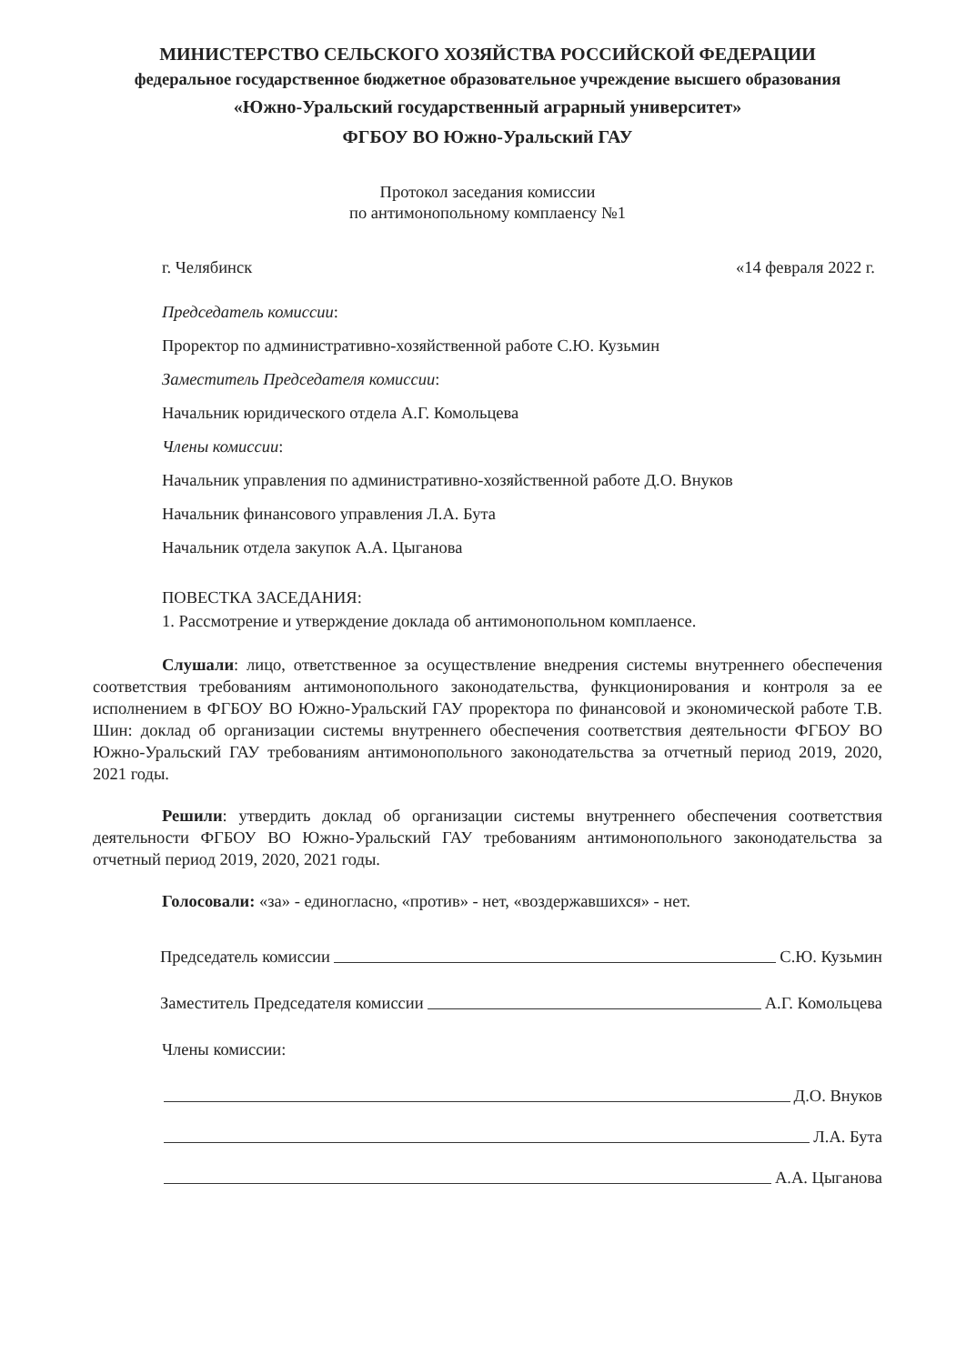МИНИСТЕРСТВО СЕЛЬСКОГО ХОЗЯЙСТВА РОССИЙСКОЙ ФЕДЕРАЦИИ
федеральное государственное бюджетное образовательное учреждение высшего образования
«Южно-Уральский государственный аграрный университет»
ФГБОУ ВО Южно-Уральский ГАУ
Протокол заседания комиссии
по антимонопольному комплаенсу №1
г. Челябинск «14 февраля 2022 г.
Председатель комиссии:
Проректор по административно-хозяйственной работе С.Ю. Кузьмин
Заместитель Председателя комиссии:
Начальник юридического отдела А.Г. Комольцева
Члены комиссии:
Начальник управления по административно-хозяйственной работе Д.О. Внуков
Начальник финансового управления Л.А. Бута
Начальник отдела закупок А.А. Цыганова
ПОВЕСТКА ЗАСЕДАНИЯ:
1. Рассмотрение и утверждение доклада об антимонопольном комплаенсе.
Слушали: лицо, ответственное за осуществление внедрения системы внутреннего обеспечения соответствия требованиям антимонопольного законодательства, функционирования и контроля за ее исполнением в ФГБОУ ВО Южно-Уральский ГАУ проректора по финансовой и экономической работе Т.В. Шин: доклад об организации системы внутреннего обеспечения соответствия деятельности ФГБОУ ВО Южно-Уральский ГАУ требованиям антимонопольного законодательства за отчетный период 2019, 2020, 2021 годы.
Решили: утвердить доклад об организации системы внутреннего обеспечения соответствия деятельности ФГБОУ ВО Южно-Уральский ГАУ требованиям антимонопольного законодательства за отчетный период 2019, 2020, 2021 годы.
Голосовали: «за» - единогласно, «против» - нет, «воздержавшихся» - нет.
Председатель комиссии С.Ю. Кузьмин
Заместитель Председателя комиссии А.Г. Комольцева
Члены комиссии:
Д.О. Внуков
Л.А. Бута
А.А. Цыганова